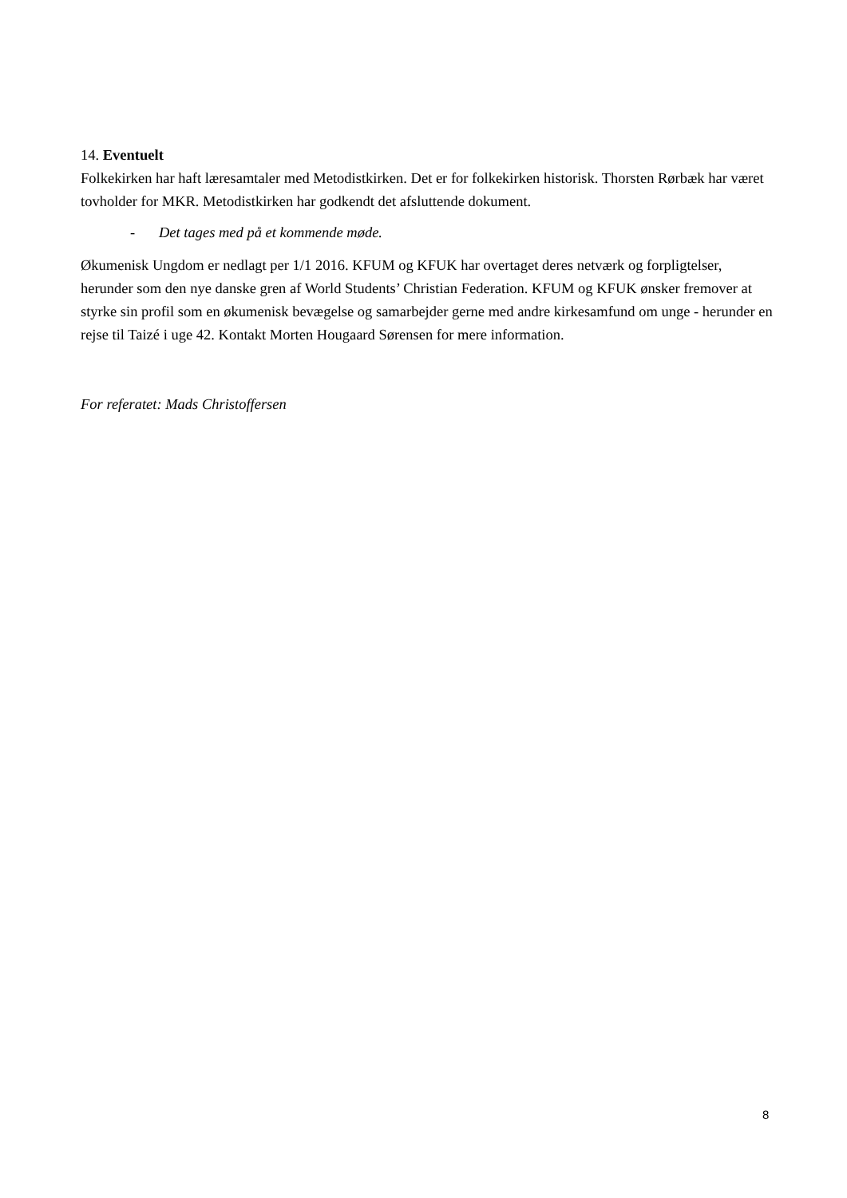14. Eventuelt
Folkekirken har haft læresamtaler med Metodistkirken. Det er for folkekirken historisk. Thorsten Rørbæk har været tovholder for MKR. Metodistkirken har godkendt det afsluttende dokument.
- Det tages med på et kommende møde.
Økumenisk Ungdom er nedlagt per 1/1 2016. KFUM og KFUK har overtaget deres netværk og forpligtelser, herunder som den nye danske gren af World Students’ Christian Federation. KFUM og KFUK ønsker fremover at styrke sin profil som en økumenisk bevægelse og samarbejder gerne med andre kirkesamfund om unge - herunder en rejse til Taizé i uge 42. Kontakt Morten Hougaard Sørensen for mere information.
For referatet: Mads Christoffersen
8